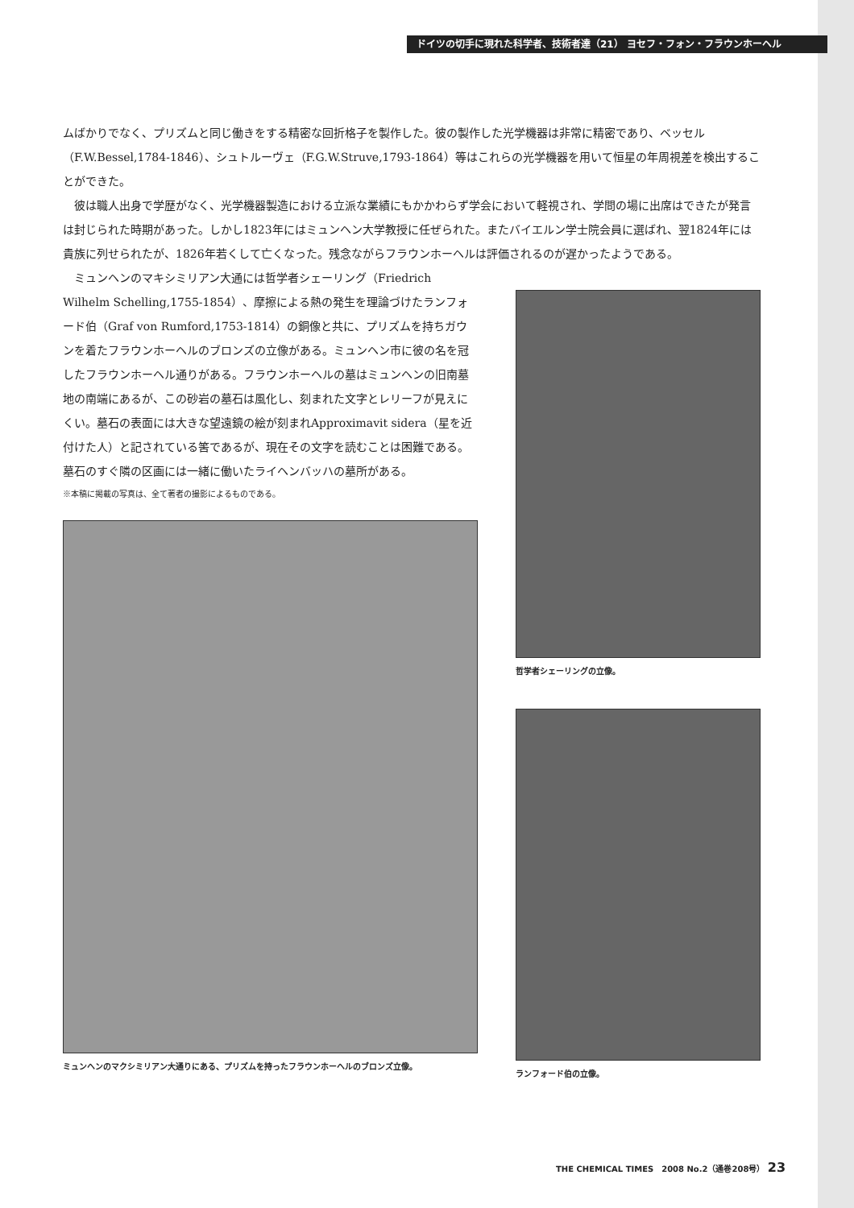ドイツの切手に現れた科学者、技術者達（21） ヨセフ・フォン・フラウンホーヘル
ムばかりでなく、プリズムと同じ働きをする精密な回折格子を製作した。彼の製作した光学機器は非常に精密であり、ベッセル（F.W.Bessel,1784-1846）、シュトルーヴェ（F.G.W.Struve,1793-1864）等はこれらの光学機器を用いて恒星の年周視差を検出することができた。
彼は職人出身で学歴がなく、光学機器製造における立派な業績にもかかわらず学会において軽視され、学問の場に出席はできたが発言は封じられた時期があった。しかし1823年にはミュンヘン大学教授に任ぜられた。またバイエルン学士院会員に選ばれ、翌1824年には貴族に列せられたが、1826年若くして亡くなった。残念ながらフラウンホーヘルは評価されるのが遅かったようである。
ミュンヘンのマキシミリアン大通には哲学者シェーリング（Friedrich Wilhelm Schelling,1755-1854）、摩擦による熱の発生を理論づけたランフォード伯（Graf von Rumford,1753-1814）の銅像と共に、プリズムを持ちガウンを着たフラウンホーヘルのブロンズの立像がある。ミュンヘン市に彼の名を冠したフラウンホーヘル通りがある。フラウンホーヘルの墓はミュンヘンの旧南墓地の南端にあるが、この砂岩の墓石は風化し、刻まれた文字とレリーフが見えにくい。墓石の表面には大きな望遠鏡の絵が刻まれApproximavit sidera（星を近付けた人）と記されている筈であるが、現在その文字を読むことは困難である。墓石のすぐ隣の区画には一緒に働いたライヘンバッハの墓所がある。
※本稿に掲載の写真は、全て著者の撮影によるものである。
ミュンヘンのマクシミリアン大通りにある、プリズムを持ったフラウンホーヘルのブロンズ立像。
哲学者シェーリングの立像。
ランフォード伯の立像。
THE CHEMICAL TIMES　2008 No.2（通巻208号） 23